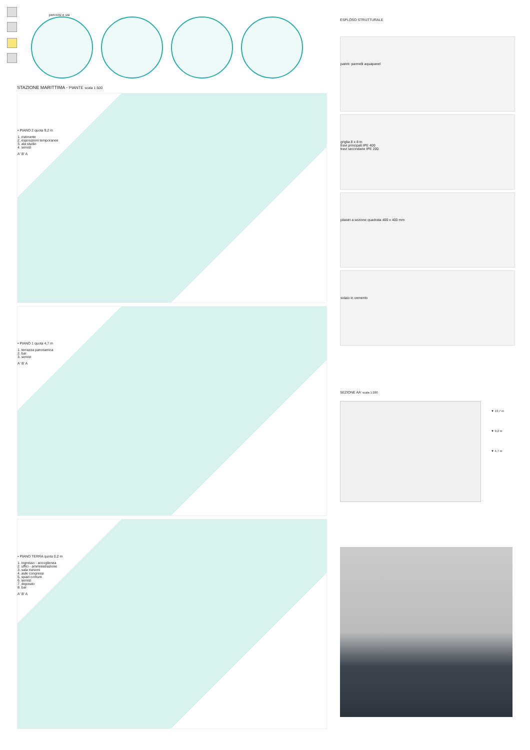percorsi e usi
STAZIONE MARITTIMA - PIANTE scala 1:500
• PIANO 2 quota 9,2 m
1. ristorante
2. esposizioni temporanee
3. ala studio
4. servizi
A' B' A
• PIANO 1 quota 4,7 m
1. terrazza panoramica
2. bar
3. servizi
A' B' A
• PIANO TERRA quota 0,2 m
1. ingresso - accoglienza
2. uffici - amministrazione
3. sala riunioni
4. aule congressi
5. spazi comuni
6. servizi
7. deposito
8. bar
A' B' A
ESPLOSO STRUTTURALE
pareti: pannelli aquapanel
griglia 8 x 8 m
travi principali IPE 400
travi secondarie IPE 200
pilastri a sezione quadrata 400 x 400 mm
solaio in cemento
SEZIONE AA' scala 1:200
▼ 13,7 m
▼ 9,2 m
▼ 4,7 m